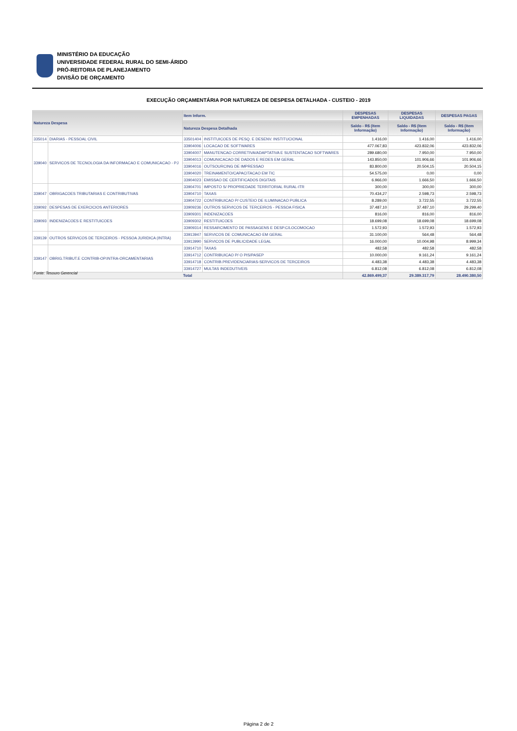MINISTÉRIO DA EDUCAÇÃO
UNIVERSIDADE FEDERAL RURAL DO SEMI-ÁRIDO
PRÓ-REITORIA DE PLANEJAMENTO
DIVISÃO DE ORÇAMENTO
EXECUÇÃO ORÇAMENTÁRIA POR NATUREZA DE DESPESA DETALHADA - CUSTEIO - 2019
| Natureza Despesa | | Item Inform. | | DESPESAS EMPENHADAS | DESPESAS LIQUIDADAS | DESPESAS PAGAS |
| --- | --- | --- | --- | --- | --- | --- |
| | | Natureza Despesa Detalhada | | Saldo - R$ (Item Informação) | Saldo - R$ (Item Informação) | Saldo - R$ (Item Informação) |
| 335014 | DIARIAS - PESSOAL CIVIL | 33501404 | INSTITUICOES DE PESQ. E DESENV. INSTITUCIONAL | 1.416,00 | 1.416,00 | 1.416,00 |
| 339040 | SERVICOS DE TECNOLOGIA DA INFORMACAO E COMUNICACAO - PJ | 33904006 | LOCACAO DE SOFTWARES | 477.067,83 | 423.832,06 | 423.832,06 |
| | | 33904007 | MANUTENCAO CORRETIVA/ADAPTATIVA E SUSTENTACAO SOFTWARES | 289.680,00 | 7.950,00 | 7.950,00 |
| | | 33904013 | COMUNICACAO DE DADOS E REDES EM GERAL | 143.850,00 | 101.906,66 | 101.906,66 |
| | | 33904016 | OUTSOURCING DE IMPRESSAO | 83.800,00 | 20.504,15 | 20.504,15 |
| | | 33904020 | TREINAMENTO/CAPACITACAO EM TIC | 54.575,00 | 0,00 | 0,00 |
| | | 33904023 | EMISSAO DE CERTIFICADOS DIGITAIS | 6.966,00 | 1.666,50 | 1.666,50 |
| 339047 | OBRIGACOES TRIBUTARIAS E CONTRIBUTIVAS | 33904701 | IMPOSTO S/ PROPRIEDADE TERRITORIAL RURAL-ITR | 300,00 | 300,00 | 300,00 |
| | | 33904710 | TAXAS | 70.434,27 | 2.598,73 | 2.598,73 |
| | | 33904722 | CONTRIBUICAO P/ CUSTEIO DE ILUMINACAO PUBLICA | 8.289,00 | 3.722,55 | 3.722,55 |
| 339092 | DESPESAS DE EXERCICIOS ANTERIORES | 33909236 | OUTROS SERVICOS DE TERCEIROS - PESSOA FISICA | 37.487,10 | 37.487,10 | 29.299,40 |
| 339093 | INDENIZACOES E RESTITUICOES | 33909301 | INDENIZACOES | 816,00 | 816,00 | 816,00 |
| | | 33909302 | RESTITUICOES | 18.699,08 | 18.699,08 | 18.699,08 |
| | | 33909314 | RESSARCIMENTO DE PASSAGENS E DESP.C/LOCOMOCAO | 1.572,93 | 1.572,93 | 1.572,93 |
| 339139 | OUTROS SERVICOS DE TERCEIROS - PESSOA JURIDICA (INTRA) | 33913947 | SERVICOS DE COMUNICACAO EM GERAL | 31.100,00 | 564,48 | 564,48 |
| | | 33913990 | SERVICOS DE PUBLICIDADE LEGAL | 16.000,00 | 10.004,98 | 8.999,34 |
| 339147 | OBRIG.TRIBUT.E CONTRIB-OP.INTRA-ORCAMENTARIAS | 33914710 | TAXAS | 482,58 | 482,58 | 482,58 |
| | | 33914712 | CONTRIBUICAO P/ O PIS/PASEP | 10.000,00 | 9.161,24 | 9.161,24 |
| | | 33914718 | CONTRIB.PREVIDENCIARIAS-SERVICOS DE TERCEIROS | 4.483,38 | 4.483,38 | 4.483,38 |
| | | 33914727 | MULTAS INDEDUTIVEIS | 6.812,08 | 6.812,08 | 6.812,08 |
| Total | | | | 42.869.499,37 | 29.389.317,79 | 28.490.380,50 |
Fonte: Tesouro Gerencial
Página 2 de 2